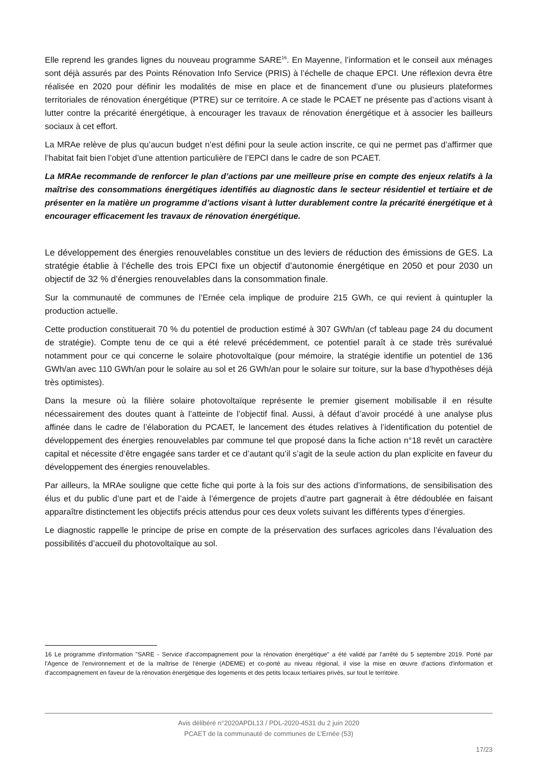Elle reprend les grandes lignes du nouveau programme SARE<sup>16</sup>. En Mayenne, l’information et le conseil aux ménages sont déjà assurés par des Points Rénovation Info Service (PRIS) à l’échelle de chaque EPCI. Une réflexion devra être réalisée en 2020 pour définir les modalités de mise en place et de financement d’une ou plusieurs plateformes territoriales de rénovation énergétique (PTRE) sur ce territoire. A ce stade le PCAET ne présente pas d’actions visant à lutter contre la précarité énergétique, à encourager les travaux de rénovation énergétique et à associer les bailleurs sociaux à cet effort.
La MRAe relève de plus qu’aucun budget n’est défini pour la seule action inscrite, ce qui ne permet pas d’affirmer que l’habitat fait bien l’objet d’une attention particulière de l’EPCI dans le cadre de son PCAET.
La MRAe recommande de renforcer le plan d’actions par une meilleure prise en compte des enjeux relatifs à la maîtrise des consommations énergétiques identifiés au diagnostic dans le secteur résidentiel et tertiaire et de présenter en la matière un programme d’actions visant à lutter durablement contre la précarité énergétique et à encourager efficacement les travaux de rénovation énergétique.
Le développement des énergies renouvelables constitue un des leviers de réduction des émissions de GES. La stratégie établie à l’échelle des trois EPCI fixe un objectif d’autonomie énergétique en 2050 et pour 2030 un objectif de 32 % d’énergies renouvelables dans la consommation finale.
Sur la communauté de communes de l’Ernée cela implique de produire 215 GWh, ce qui revient à quintupler la production actuelle.
Cette production constituerait 70 % du potentiel de production estimé à 307 GWh/an (cf tableau page 24 du document de stratégie). Compte tenu de ce qui a été relevé précédemment, ce potentiel paraît à ce stade très surévalué notamment pour ce qui concerne le solaire photovoltaïque (pour mémoire, la stratégie identifie un potentiel de 136 GWh/an avec 110 GWh/an pour le solaire au sol et 26 GWh/an pour le solaire sur toiture, sur la base d’hypothèses déjà très optimistes).
Dans la mesure où la filière solaire photovoltaïque représente le premier gisement mobilisable il en résulte nécessairement des doutes quant à l’atteinte de l’objectif final. Aussi, à défaut d’avoir procédé à une analyse plus affinée dans le cadre de l’élaboration du PCAET, le lancement des études relatives à l’identification du potentiel de développement des énergies renouvelables par commune tel que proposé dans la fiche action n°18 revêt un caractère capital et nécessite d’être engagée sans tarder et ce d’autant qu’il s’agit de la seule action du plan explicite en faveur du développement des énergies renouvelables.
Par ailleurs, la MRAe souligne que cette fiche qui porte à la fois sur des actions d’informations, de sensibilisation des élus et du public d’une part et de l’aide à l’émergence de projets d’autre part gagnerait à être dédoublée en faisant apparaître distinctement les objectifs précis attendus pour ces deux volets suivant les différents types d’énergies.
Le diagnostic rappelle le principe de prise en compte de la préservation des surfaces agricoles dans l’évaluation des possibilités d’accueil du photovoltaïque au sol.
16 Le programme d'information "SARE - Service d'accompagnement pour la rénovation énergétique" a été validé par l'arrêté du 5 septembre 2019. Porté par l'Agence de l'environnement et de la maîtrise de l'énergie (ADEME) et co-porté au niveau régional, il vise la mise en œuvre d'actions d'information et d'accompagnement en faveur de la rénovation énergétique des logements et des petits locaux tertiaires privés, sur tout le territoire.
Avis délibéré n°2020APDL13 / PDL-2020-4531 du 2 juin 2020
PCAET de la communauté de communes de L’Ernée (53)
17/23